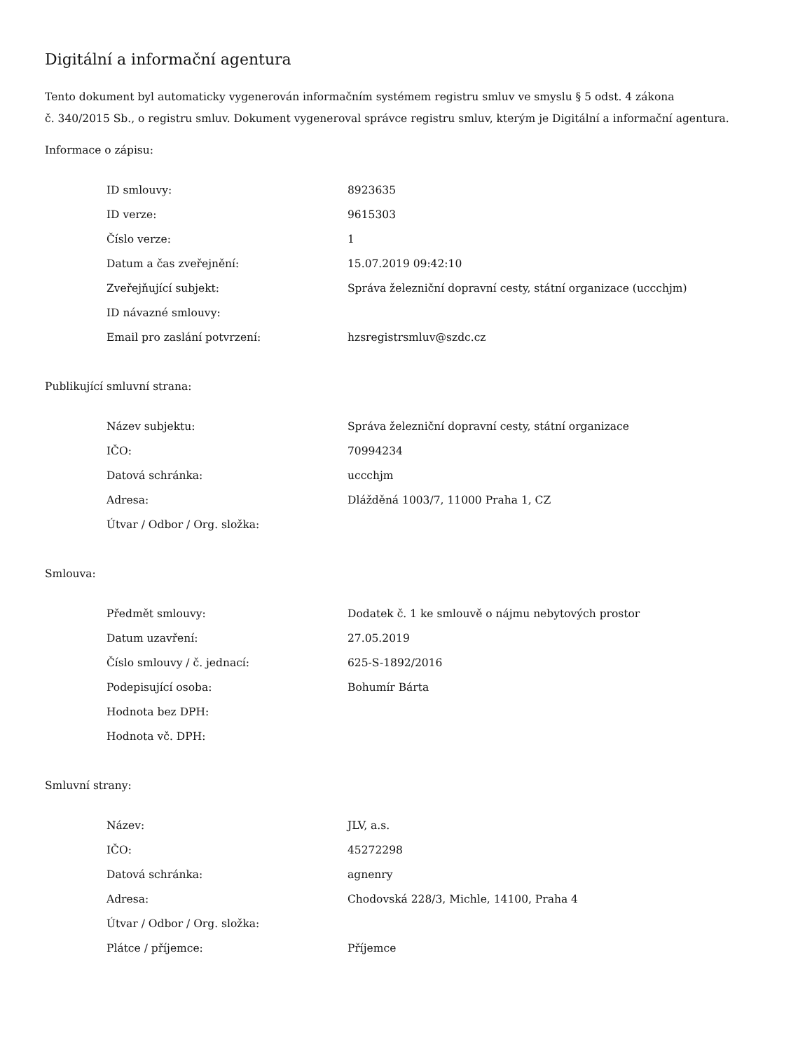Digitální a informační agentura
Tento dokument byl automaticky vygenerován informačním systémem registru smluv ve smyslu § 5 odst. 4 zákona
č. 340/2015 Sb., o registru smluv. Dokument vygeneroval správce registru smluv, kterým je Digitální a informační agentura.
Informace o zápisu:
| ID smlouvy: | 8923635 |
| ID verze: | 9615303 |
| Číslo verze: | 1 |
| Datum a čas zveřejnění: | 15.07.2019 09:42:10 |
| Zveřejňující subjekt: | Správa železniční dopravní cesty, státní organizace (uccchjm) |
| ID návazné smlouvy: | |
| Email pro zaslání potvrzení: | hzsregistrsmluv@szdc.cz |
Publikující smluvní strana:
| Název subjektu: | Správa železniční dopravní cesty, státní organizace |
| IČO: | 70994234 |
| Datová schránka: | uccchjm |
| Adresa: | Dlážděná 1003/7, 11000 Praha 1, CZ |
| Útvar / Odbor / Org. složka: | |
Smlouva:
| Předmět smlouvy: | Dodatek č. 1 ke smlouvě o nájmu nebytových prostor |
| Datum uzavření: | 27.05.2019 |
| Číslo smlouvy / č. jednací: | 625-S-1892/2016 |
| Podepisující osoba: | Bohumír Bárta |
| Hodnota bez DPH: | |
| Hodnota vč. DPH: | |
Smluvní strany:
| Název: | JLV, a.s. |
| IČO: | 45272298 |
| Datová schránka: | agnenry |
| Adresa: | Chodovská 228/3, Michle, 14100, Praha 4 |
| Útvar / Odbor / Org. složka: | |
| Plátce / příjemce: | Příjemce |